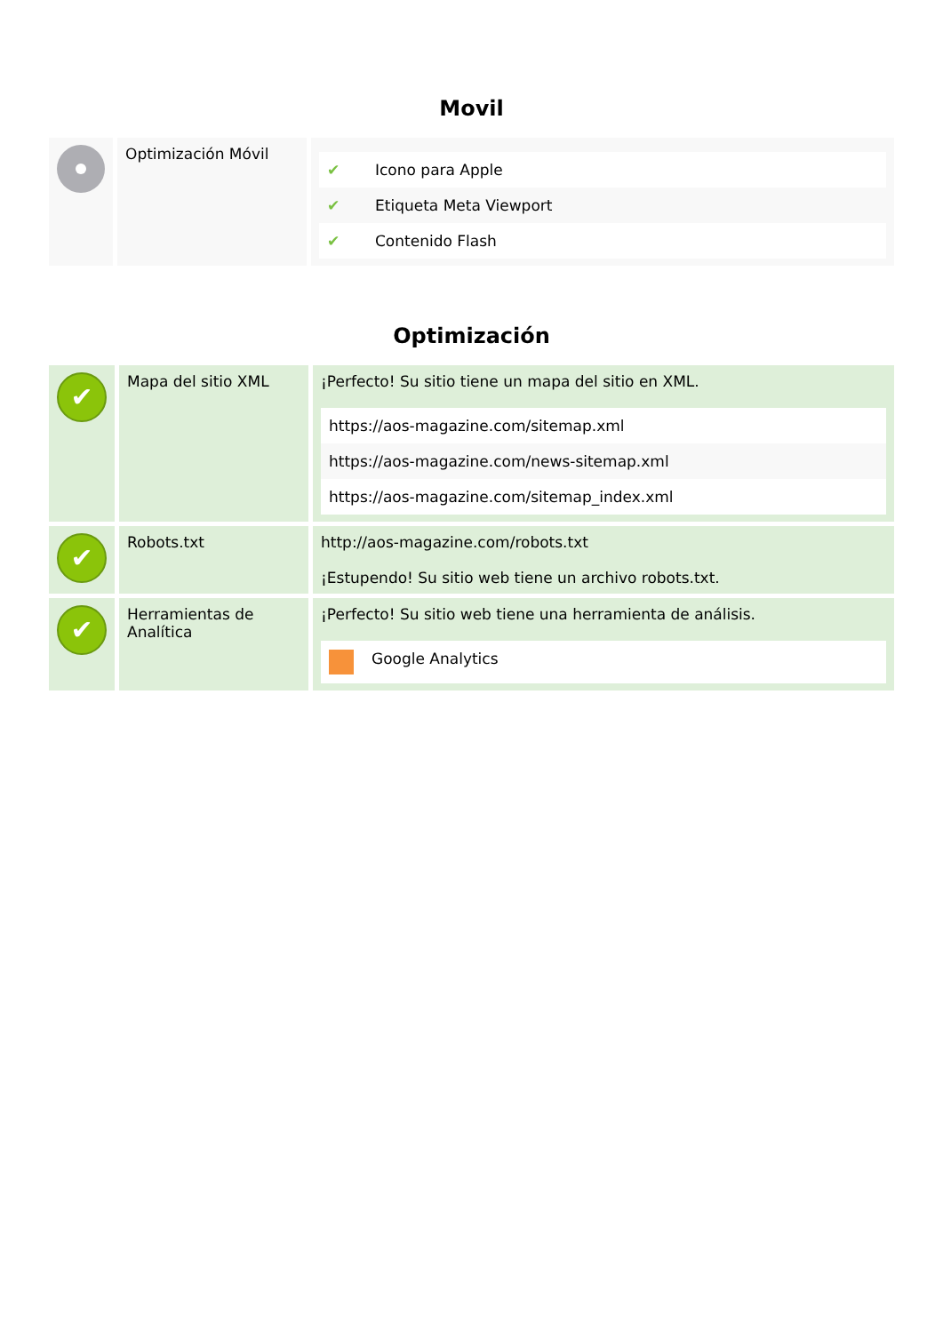Movil
| | Optimización Móvil | / ✔ / Icono para Apple / / ✔ / Etiqueta Meta Viewport / / ✔ / Contenido Flash / |
Optimización
| ✔ | Mapa del sitio XML | ¡Perfecto! Su sitio tiene un mapa del sitio en XML. / https://aos-magazine.com/sitemap.xml / / https://aos-magazine.com/news-sitemap.xml / / https://aos-magazine.com/sitemap_index.xml / |
| ✔ | Robots.txt | http://aos-magazine.com/robots.txt ¡Estupendo! Su sitio web tiene un archivo robots.txt. |
| ✔ | Herramientas de Analítica | ¡Perfecto! Su sitio web tiene una herramienta de análisis. / / Google Analytics / |